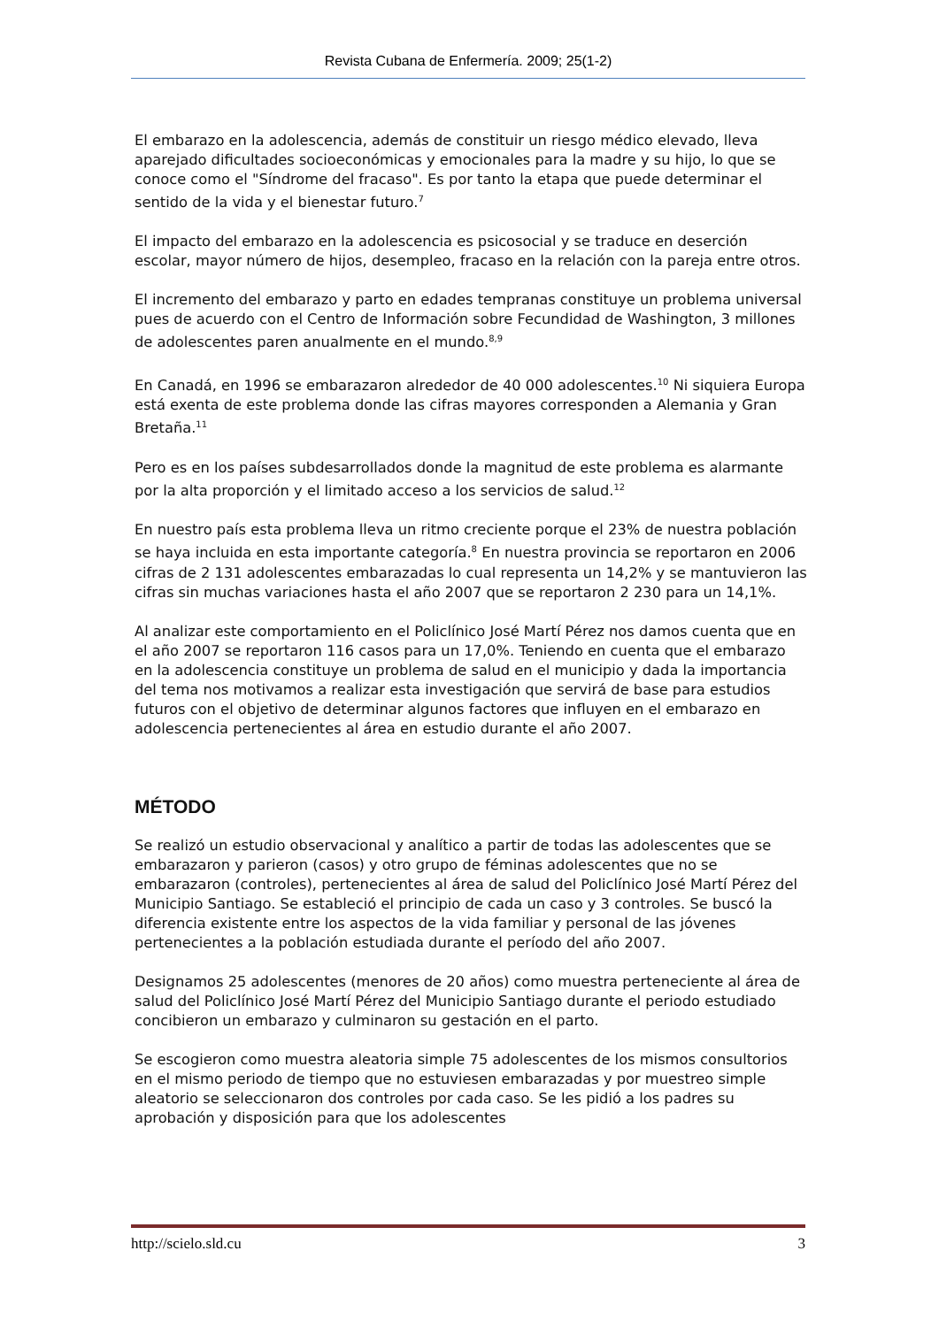Revista Cubana de Enfermería. 2009; 25(1-2)
El embarazo en la adolescencia, además de constituir un riesgo médico elevado, lleva aparejado dificultades socioeconómicas y emocionales para la madre y su hijo, lo que se conoce como el "Síndrome del fracaso". Es por tanto la etapa que puede determinar el sentido de la vida y el bienestar futuro.<sup>7</sup>
El impacto del embarazo en la adolescencia es psicosocial y se traduce en deserción escolar, mayor número de hijos, desempleo, fracaso en la relación con la pareja entre otros.
El incremento del embarazo y parto en edades tempranas constituye un problema universal pues de acuerdo con el Centro de Información sobre Fecundidad de Washington, 3 millones de adolescentes paren anualmente en el mundo.<sup>8,9</sup>
En Canadá, en 1996 se embarazaron alrededor de 40 000 adolescentes.<sup>10</sup> Ni siquiera Europa está exenta de este problema donde las cifras mayores corresponden a Alemania y Gran Bretaña.<sup>11</sup>
Pero es en los países subdesarrollados donde la magnitud de este problema es alarmante por la alta proporción y el limitado acceso a los servicios de salud.<sup>12</sup>
En nuestro país esta problema lleva un ritmo creciente porque el 23% de nuestra población se haya incluida en esta importante categoría.<sup>8</sup> En nuestra provincia se reportaron en 2006 cifras de 2 131 adolescentes embarazadas lo cual representa un 14,2% y se mantuvieron las cifras sin muchas variaciones hasta el año 2007 que se reportaron 2 230 para un 14,1%.
Al analizar este comportamiento en el Policlínico José Martí Pérez nos damos cuenta que en el año 2007 se reportaron 116 casos para un 17,0%. Teniendo en cuenta que el embarazo en la adolescencia constituye un problema de salud en el municipio y dada la importancia del tema nos motivamos a realizar esta investigación que servirá de base para estudios futuros con el objetivo de determinar algunos factores que influyen en el embarazo en adolescencia pertenecientes al área en estudio durante el año 2007.
MÉTODO
Se realizó un estudio observacional y analítico a partir de todas las adolescentes que se embarazaron y parieron (casos) y otro grupo de féminas adolescentes que no se embarazaron (controles), pertenecientes al área de salud del Policlínico José Martí Pérez del Municipio Santiago. Se estableció el principio de cada un caso y 3 controles. Se buscó la diferencia existente entre los aspectos de la vida familiar y personal de las jóvenes pertenecientes a la población estudiada durante el período del año 2007.
Designamos 25 adolescentes (menores de 20 años) como muestra perteneciente al área de salud del Policlínico José Martí Pérez del Municipio Santiago durante el periodo estudiado concibieron un embarazo y culminaron su gestación en el parto.
Se escogieron como muestra aleatoria simple 75 adolescentes de los mismos consultorios en el mismo periodo de tiempo que no estuviesen embarazadas y por muestreo simple aleatorio se seleccionaron dos controles por cada caso. Se les pidió a los padres su aprobación y disposición para que los adolescentes
http://scielo.sld.cu 3